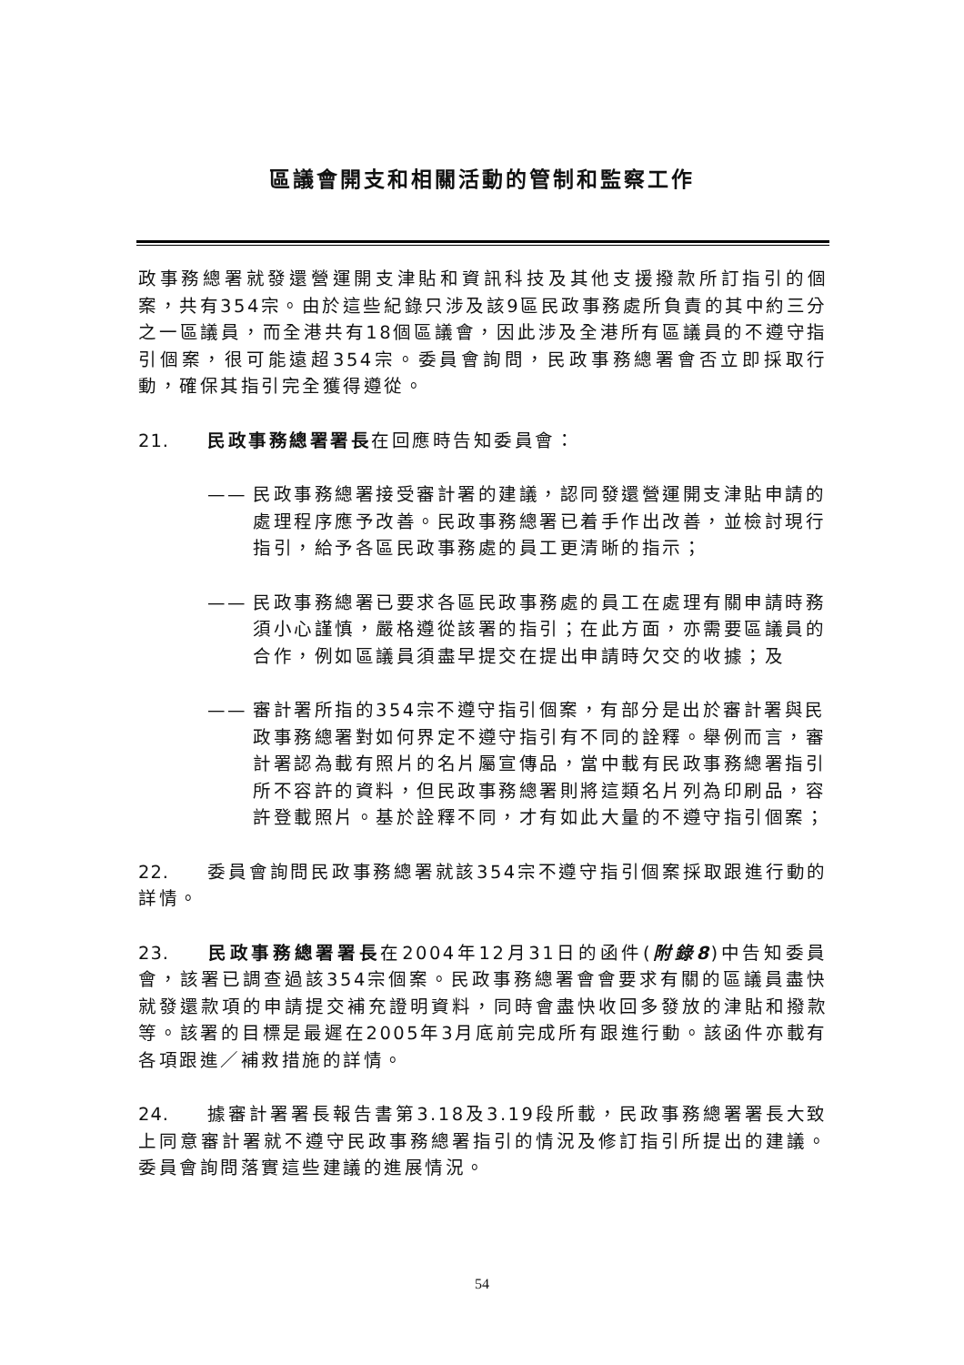區議會開支和相關活動的管制和監察工作
政事務總署就發還營運開支津貼和資訊科技及其他支援撥款所訂指引的個案，共有354宗。由於這些紀錄只涉及該9區民政事務處所負責的其中約三分之一區議員，而全港共有18個區議會，因此涉及全港所有區議員的不遵守指引個案，很可能遠超354宗。委員會詢問，民政事務總署會否立即採取行動，確保其指引完全獲得遵從。
21. 民政事務總署署長在回應時告知委員會：
—— 民政事務總署接受審計署的建議，認同發還營運開支津貼申請的處理程序應予改善。民政事務總署已着手作出改善，並檢討現行指引，給予各區民政事務處的員工更清晰的指示；
—— 民政事務總署已要求各區民政事務處的員工在處理有關申請時務須小心謹慎，嚴格遵從該署的指引；在此方面，亦需要區議員的合作，例如區議員須盡早提交在提出申請時欠交的收據；及
—— 審計署所指的354宗不遵守指引個案，有部分是出於審計署與民政事務總署對如何界定不遵守指引有不同的詮釋。舉例而言，審計署認為載有照片的名片屬宣傳品，當中載有民政事務總署指引所不容許的資料，但民政事務總署則將這類名片列為印刷品，容許登載照片。基於詮釋不同，才有如此大量的不遵守指引個案；
22. 委員會詢問民政事務總署就該354宗不遵守指引個案採取跟進行動的詳情。
23. 民政事務總署署長在2004年12月31日的函件(附錄8)中告知委員會，該署已調查過該354宗個案。民政事務總署會會要求有關的區議員盡快就發還款項的申請提交補充證明資料，同時會盡快收回多發放的津貼和撥款等。該署的目標是最遲在2005年3月底前完成所有跟進行動。該函件亦載有各項跟進／補救措施的詳情。
24. 據審計署署長報告書第3.18及3.19段所載，民政事務總署署長大致上同意審計署就不遵守民政事務總署指引的情況及修訂指引所提出的建議。委員會詢問落實這些建議的進展情況。
54